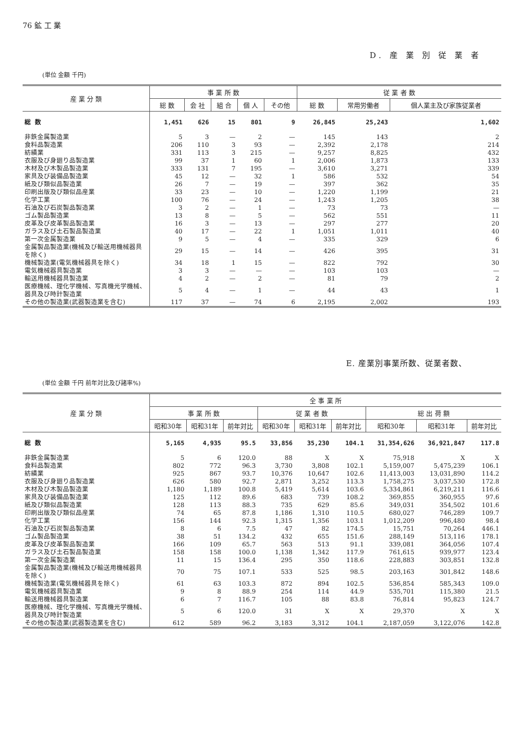76 鉱 工 業
D. 産 業 別 従 業 者
(単位 金額 千円)
| 産 業 分 類 | 事 業 所 数 | | | | | 従 業 者 数 | | |
| --- | --- | --- | --- | --- | --- | --- | --- | --- |
| | 総 数 | 会 社 | 組 合 | 個 人 | その他 | 総 数 | 常用労働者 | 個人業主及び家族従業者 |
| 総 数 | 1,451 | 626 | 15 | 801 | 9 | 26,845 | 25,243 | 1,602 |
| 非鉄金属製造業 | 5 | 3 | — | 2 | — | 145 | 143 | 2 |
| 食料品製造業 | 206 | 110 | 3 | 93 | — | 2,392 | 2,178 | 214 |
| 紡績業 | 331 | 113 | 3 | 215 | — | 9,257 | 8,825 | 432 |
| 衣服及び身廻り品製造業 | 99 | 37 | 1 | 60 | 1 | 2,006 | 1,873 | 133 |
| 木材及び木製品製造業 | 333 | 131 | 7 | 195 | — | 3,610 | 3,271 | 339 |
| 家具及び装備品製造業 | 45 | 12 | — | 32 | 1 | 586 | 532 | 54 |
| 紙及び類似品製造業 | 26 | 7 | — | 19 | — | 397 | 362 | 35 |
| 印刷出版及び類似品産業 | 33 | 23 | — | 10 | — | 1,220 | 1,199 | 21 |
| 化学工業 | 100 | 76 | — | 24 | — | 1,243 | 1,205 | 38 |
| 石油及び石炭製品製造業 | 3 | 2 | — | 1 | — | 73 | 73 | — |
| ゴム製品製造業 | 13 | 8 | — | 5 | — | 562 | 551 | 11 |
| 皮革及び皮革製品製造業 | 16 | 3 | — | 13 | — | 297 | 277 | 20 |
| ガラス及び土石製品製造業 | 40 | 17 | — | 22 | 1 | 1,051 | 1,011 | 40 |
| 第一次金属製造業 | 9 | 5 | — | 4 | — | 335 | 329 | 6 |
| 金属製品製造業(機械及び輸送用機械器具を除く) | 29 | 15 | — | 14 | — | 426 | 395 | 31 |
| 機械製造業(電気機械器具を除く) | 34 | 18 | 1 | 15 | — | 822 | 792 | 30 |
| 電気機械器具製造業 | 3 | 3 | — | — | — | 103 | 103 | — |
| 輸送用機械器具製造業 | 4 | 2 | — | 2 | — | 81 | 79 | 2 |
| 医療機械、理化学機械、写真機光学機械、器具及び時計製造業 | 5 | 4 | — | 1 | — | 44 | 43 | 1 |
| その他の製造業(武器製造業を含む) | 117 | 37 | — | 74 | 6 | 2,195 | 2,002 | 193 |
E. 産業別事業所数、従業者数、
(単位 金額 千円 前年対比及び諸率%)
| 産 業 分 類 | 全 事 業 所 | | | | | | | | |
| --- | --- | --- | --- | --- | --- | --- | --- | --- | --- |
| | 事 業 所 数 | | | 従 業 者 数 | | | 総 出 荷 額 | | |
| | 昭和30年 | 昭和31年 | 前年対比 | 昭和30年 | 昭和31年 | 前年対比 | 昭和30年 | 昭和31年 | 前年対比 |
| 総 数 | 5,165 | 4,935 | 95.5 | 33,856 | 35,230 | 104.1 | 31,354,626 | 36,921,847 | 117.8 |
| 非鉄金属製造業 | 5 | 6 | 120.0 | 88 | X | X | 75,918 | X | X |
| 食料品製造業 | 802 | 772 | 96.3 | 3,730 | 3,808 | 102.1 | 5,159,007 | 5,475,239 | 106.1 |
| 紡績業 | 925 | 867 | 93.7 | 10,376 | 10,647 | 102.6 | 11,413,003 | 13,031,890 | 114.2 |
| 衣服及び身廻り品製造業 | 626 | 580 | 92.7 | 2,871 | 3,252 | 113.3 | 1,758,275 | 3,037,530 | 172.8 |
| 木材及び木製品製造業 | 1,180 | 1,189 | 100.8 | 5,419 | 5,614 | 103.6 | 5,334,861 | 6,219,211 | 116.6 |
| 家具及び装備品製造業 | 125 | 112 | 89.6 | 683 | 739 | 108.2 | 369,855 | 360,955 | 97.6 |
| 紙及び類似品製造業 | 128 | 113 | 88.3 | 735 | 629 | 85.6 | 349,031 | 354,502 | 101.6 |
| 印刷出版及び類似品産業 | 74 | 65 | 87.8 | 1,186 | 1,310 | 110.5 | 680,027 | 746,289 | 109.7 |
| 化学工業 | 156 | 144 | 92.3 | 1,315 | 1,356 | 103.1 | 1,012,209 | 996,480 | 98.4 |
| 石油及び石炭製品製造業 | 8 | 6 | 7.5 | 47 | 82 | 174.5 | 15,751 | 70,264 | 446.1 |
| ゴム製品製造業 | 38 | 51 | 134.2 | 432 | 655 | 151.6 | 288,149 | 513,116 | 178.1 |
| 皮革及び皮革製品製造業 | 166 | 109 | 65.7 | 563 | 513 | 91.1 | 339,081 | 364,056 | 107.4 |
| ガラス及び土石製品製造業 | 158 | 158 | 100.0 | 1,138 | 1,342 | 117.9 | 761,615 | 939,977 | 123.4 |
| 第一次金属製造業 | 11 | 15 | 136.4 | 295 | 350 | 118.6 | 228,883 | 303,851 | 132.8 |
| 金属製品製造業(機械及び輸送用機械器具を除く) | 70 | 75 | 107.1 | 533 | 525 | 98.5 | 203,163 | 301,842 | 148.6 |
| 機械製造業(電気機械器具を除く) | 61 | 63 | 103.3 | 872 | 894 | 102.5 | 536,854 | 585,343 | 109.0 |
| 電気機械器具製造業 | 9 | 8 | 88.9 | 254 | 114 | 44.9 | 535,701 | 115,380 | 21.5 |
| 輸送用機械器具製造業 | 6 | 7 | 116.7 | 105 | 88 | 83.8 | 76,814 | 95,823 | 124.7 |
| 医療機械、理化学機械、写真機光学機械、器具及び時計製造業 | 5 | 6 | 120.0 | 31 | X | X | 29,370 | X | X |
| その他の製造業(武器製造業を含む) | 612 | 589 | 96.2 | 3,183 | 3,312 | 104.1 | 2,187,059 | 3,122,076 | 142.8 |